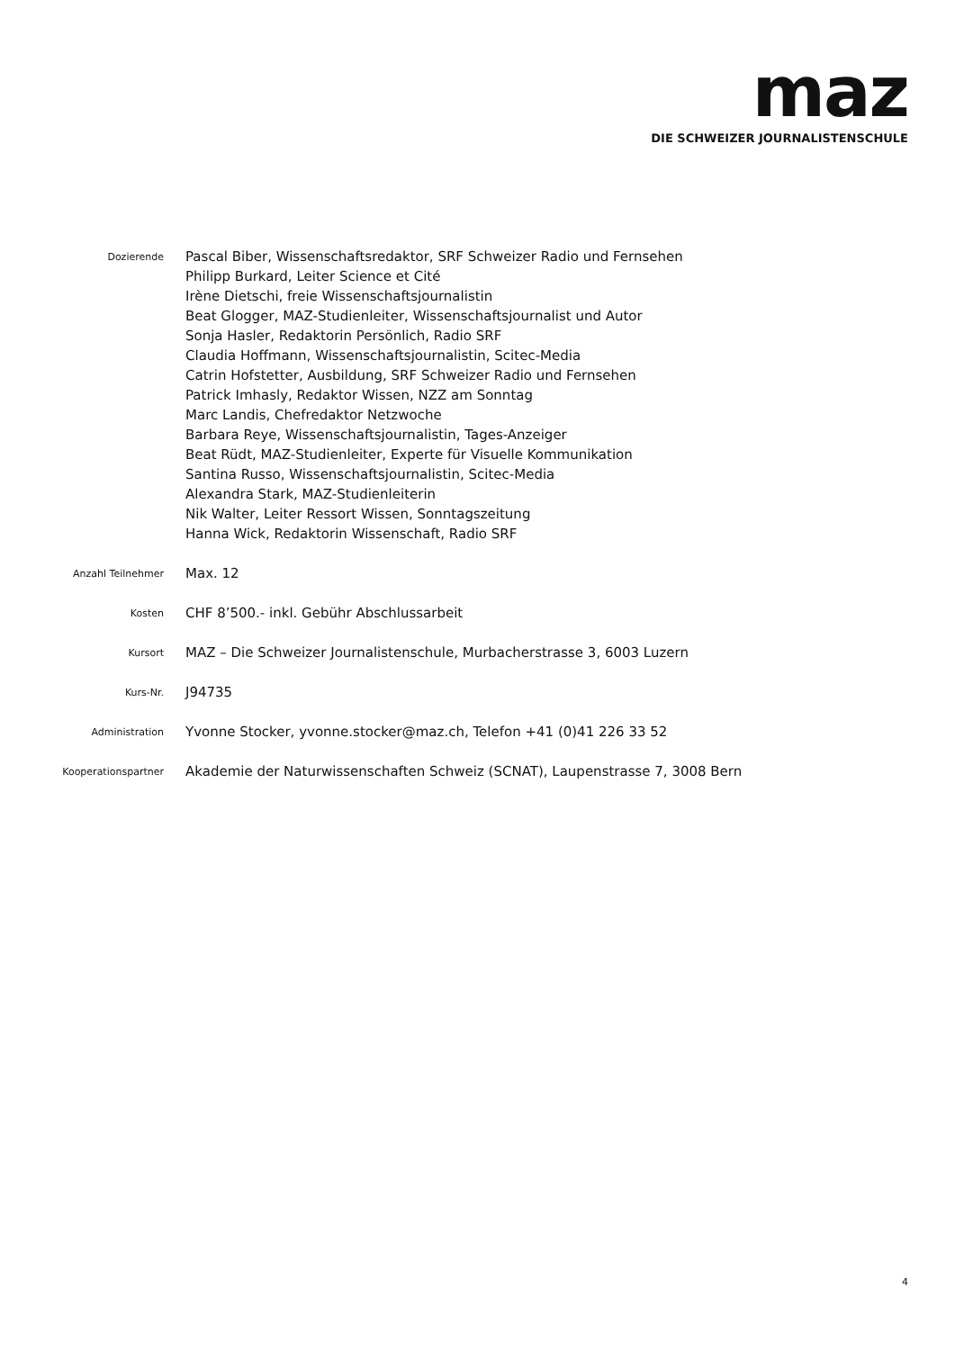maz
DIE SCHWEIZER JOURNALISTENSCHULE
Dozierende
Pascal Biber, Wissenschaftsredaktor, SRF Schweizer Radio und Fernsehen
Philipp Burkard, Leiter Science et Cité
Irène Dietschi, freie Wissenschaftsjournalistin
Beat Glogger, MAZ-Studienleiter, Wissenschaftsjournalist und Autor
Sonja Hasler, Redaktorin Persönlich, Radio SRF
Claudia Hoffmann, Wissenschaftsjournalistin, Scitec-Media
Catrin Hofstetter, Ausbildung, SRF Schweizer Radio und Fernsehen
Patrick Imhasly, Redaktor Wissen, NZZ am Sonntag
Marc Landis, Chefredaktor Netzwoche
Barbara Reye, Wissenschaftsjournalistin, Tages-Anzeiger
Beat Rüdt, MAZ-Studienleiter, Experte für Visuelle Kommunikation
Santina Russo, Wissenschaftsjournalistin, Scitec-Media
Alexandra Stark, MAZ-Studienleiterin
Nik Walter, Leiter Ressort Wissen, Sonntagszeitung
Hanna Wick, Redaktorin Wissenschaft, Radio SRF
Anzahl Teilnehmer
Max. 12
Kosten
CHF 8’500.- inkl. Gebühr Abschlussarbeit
Kursort
MAZ – Die Schweizer Journalistenschule, Murbacherstrasse 3, 6003 Luzern
Kurs-Nr.
J94735
Administration
Yvonne Stocker, yvonne.stocker@maz.ch, Telefon +41 (0)41 226 33 52
Kooperationspartner
Akademie der Naturwissenschaften Schweiz (SCNAT), Laupenstrasse 7, 3008 Bern
4